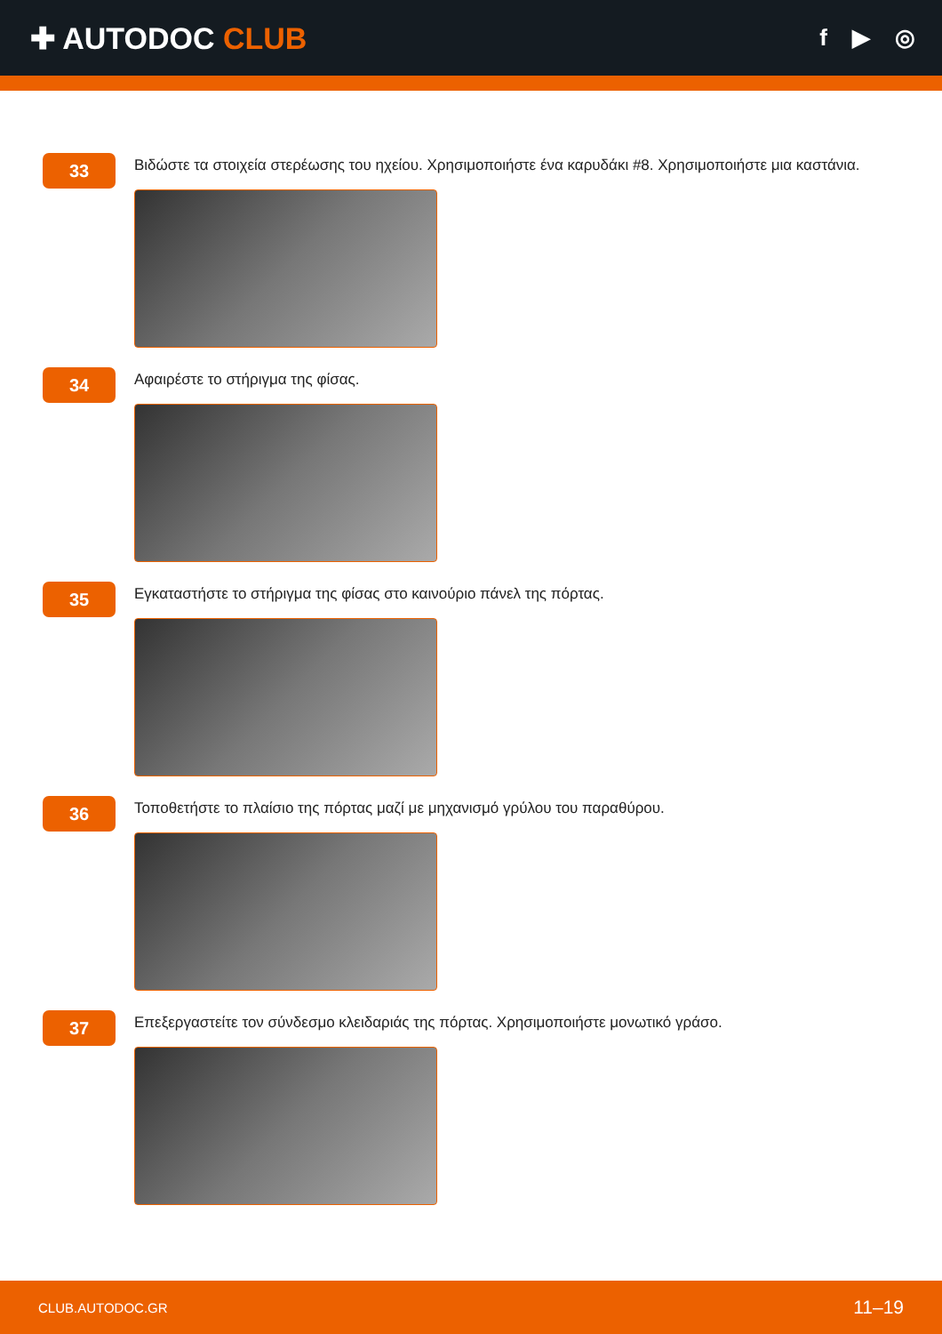✚ AUTODOC CLUB
f ▶ ◎
33
Βιδώστε τα στοιχεία στερέωσης του ηχείου. Χρησιμοποιήστε ένα καρυδάκι #8. Χρησιμοποιήστε μια καστάνια.
34
Αφαιρέστε το στήριγμα της φίσας.
35
Εγκαταστήστε το στήριγμα της φίσας στο καινούριο πάνελ της πόρτας.
36
Τοποθετήστε το πλαίσιο της πόρτας μαζί με μηχανισμό γρύλου του παραθύρου.
37
Επεξεργαστείτε τον σύνδεσμο κλειδαριάς της πόρτας. Χρησιμοποιήστε μονωτικό γράσο.
CLUB.AUTODOC.GR 11–19